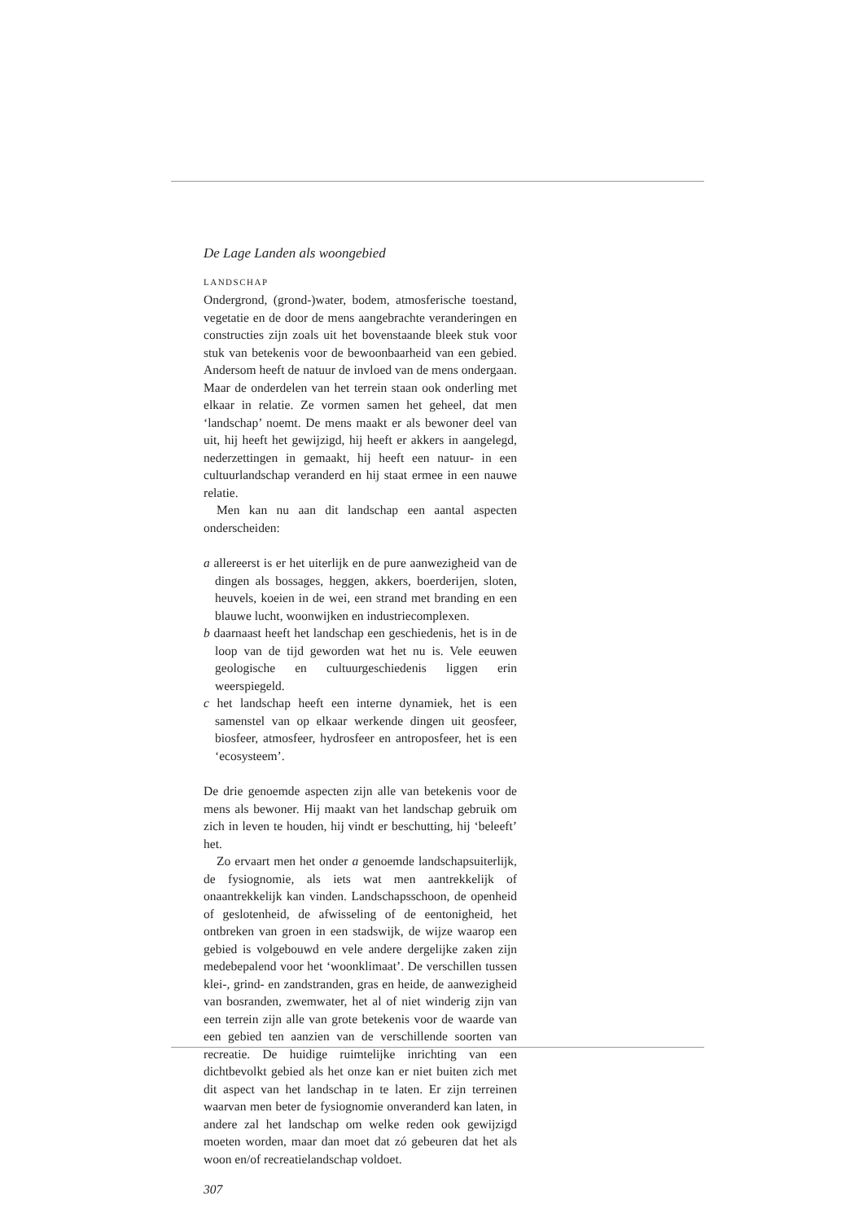De Lage Landen als woongebied
LANDSCHAP
Ondergrond, (grond-)water, bodem, atmosferische toestand, vegetatie en de door de mens aangebrachte veranderingen en constructies zijn zoals uit het bovenstaande bleek stuk voor stuk van betekenis voor de bewoonbaarheid van een gebied. Andersom heeft de natuur de invloed van de mens ondergaan. Maar de onderdelen van het terrein staan ook onderling met elkaar in relatie. Ze vormen samen het geheel, dat men ‘landschap’ noemt. De mens maakt er als bewoner deel van uit, hij heeft het gewijzigd, hij heeft er akkers in aangelegd, nederzettingen in gemaakt, hij heeft een natuur- in een cultuurlandschap veranderd en hij staat ermee in een nauwe relatie.
Men kan nu aan dit landschap een aantal aspecten onderscheiden:
a allereerst is er het uiterlijk en de pure aanwezigheid van de dingen als bossages, heggen, akkers, boerderijen, sloten, heuvels, koeien in de wei, een strand met branding en een blauwe lucht, woonwijken en industriecomplexen.
b daarnaast heeft het landschap een geschiedenis, het is in de loop van de tijd geworden wat het nu is. Vele eeuwen geologische en cultuurgeschiedenis liggen erin weerspiegeld.
c het landschap heeft een interne dynamiek, het is een samenstel van op elkaar werkende dingen uit geosfeer, biosfeer, atmosfeer, hydrosfeer en antroposfeer, het is een ‘ecosysteem’.
De drie genoemde aspecten zijn alle van betekenis voor de mens als bewoner. Hij maakt van het landschap gebruik om zich in leven te houden, hij vindt er beschutting, hij ‘beleeft’ het.
Zo ervaart men het onder a genoemde landschapsuiterlijk, de fysiognomie, als iets wat men aantrekkelijk of onaantrekkelijk kan vinden. Landschapsschoon, de openheid of geslotenheid, de afwisseling of de eentonigheid, het ontbreken van groen in een stadswijk, de wijze waarop een gebied is volgebouwd en vele andere dergelijke zaken zijn medebepalend voor het ‘woonklimaat’. De verschillen tussen klei-, grind- en zandstranden, gras en heide, de aanwezigheid van bosranden, zwemwater, het al of niet winderig zijn van een terrein zijn alle van grote betekenis voor de waarde van een gebied ten aanzien van de verschillende soorten van recreatie. De huidige ruimtelijke inrichting van een dichtbevolkt gebied als het onze kan er niet buiten zich met dit aspect van het landschap in te laten. Er zijn terreinen waarvan men beter de fysiognomie onveranderd kan laten, in andere zal het landschap om welke reden ook gewijzigd moeten worden, maar dan moet dat zó gebeuren dat het als woon en/of recreatielandschap voldoet.
307